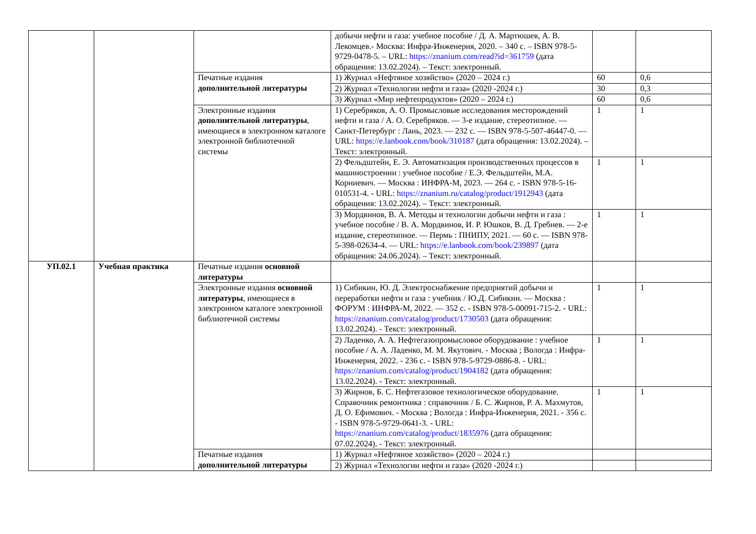| | | | добычи нефти и газа: учебное пособие / Д. А. Мартюшев, А. В. Лекомцев.- Москва: Инфра-Инженерия, 2020. – 340 с. – ISBN 978-5-9729-0478-5. – URL: https://znanium.com/read?id=361759 (дата обращения: 13.02.2024). – Текст: электронный. | | |
| | | Печатные издания дополнительной литературы | 1) Журнал «Нефтяное хозяйство» (2020 – 2024 г.) | 60 | 0,6 |
| | | | 2) Журнал «Технологии нефти и газа» (2020 -2024 г.) | 30 | 0,3 |
| | | | 3) Журнал «Мир нефтепродуктов» (2020 – 2024 г.) | 60 | 0,6 |
| | | Электронные издания дополнительной литературы , имеющиеся в электронном каталоге электронной библиотечной системы | 1) Серебряков, А. О. Промысловые исследования месторождений нефти и газа / А. О. Серебряков. — 3-е издание, стереотипное. — Санкт-Петербург : Лань, 2023. — 232 с. — ISBN 978-5-507-46447-0. — URL: https://e.lanbook.com/book/310187 (дата обращения: 13.02.2024). – Текст: электронный. | 1 | 1 |
| | | | 2) Фельдштейн, Е. Э. Автоматизация производственных процессов в машиностроении : учебное пособие / Е.Э. Фельдштейн, М.А. Корниевич. — Москва : ИНФРА-М, 2023. — 264 с. - ISBN 978-5-16-010531-4. - URL: https://znanium.ru/catalog/product/1912943 (дата обращения: 13.02.2024). – Текст: электронный. | 1 | 1 |
| | | | 3) Мордвинов, В. А. Методы и технологии добычи нефти и газа : учебное пособие / В. А. Мордвинов, И. Р. Юшков, В. Д. Гребнев. — 2-е издание, стереотипное. — Пермь : ПНИПУ, 2021. — 60 с. — ISBN 978-5-398-02634-4. — URL: https://e.lanbook.com/book/239897 (дата обращения: 24.06.2024). – Текст: электронный. | 1 | 1 |
| УП.02.1 | Учебная практика | Печатные издания основной литературы | | | |
| | | Электронные издания основной литературы , имеющиеся в электронном каталоге электронной библиотечной системы | 1) Сибикин, Ю. Д. Электроснабжение предприятий добычи и переработки нефти и газа : учебник / Ю.Д. Сибикин. — Москва : ФОРУМ : ИНФРА-М, 2022. — 352 с. - ISBN 978-5-00091-715-2. - URL: https://znanium.com/catalog/product/1730503 (дата обращения: 13.02.2024). - Текст: электронный. | 1 | 1 |
| | | | 2) Ладенко, А. А. Нефтегазопромысловое оборудование : учебное пособие / А. А. Ладенко, М. М. Якутович. - Москва ; Вологда : Инфра-Инженерия, 2022. - 236 с. - ISBN 978-5-9729-0886-8. - URL: https://znanium.com/catalog/product/1904182 (дата обращения: 13.02.2024). - Текст: электронный. | 1 | 1 |
| | | | 3) Жирнов, Б. С. Нефтегазовое технологическое оборудование. Справочник ремонтника : справочник / Б. С. Жирнов, Р. А. Махмутов, Д. О. Ефимович. - Москва ; Вологда : Инфра-Инженерия, 2021. - 356 с. - ISBN 978-5-9729-0641-3. - URL: https://znanium.com/catalog/product/1835976 (дата обращения: 07.02.2024). - Текст: электронный. | 1 | 1 |
| | | Печатные издания дополнительной литературы | 1) Журнал «Нефтяное хозяйство» (2020 – 2024 г.) | | |
| | | | 2) Журнал «Технологии нефти и газа» (2020 -2024 г.) | | |